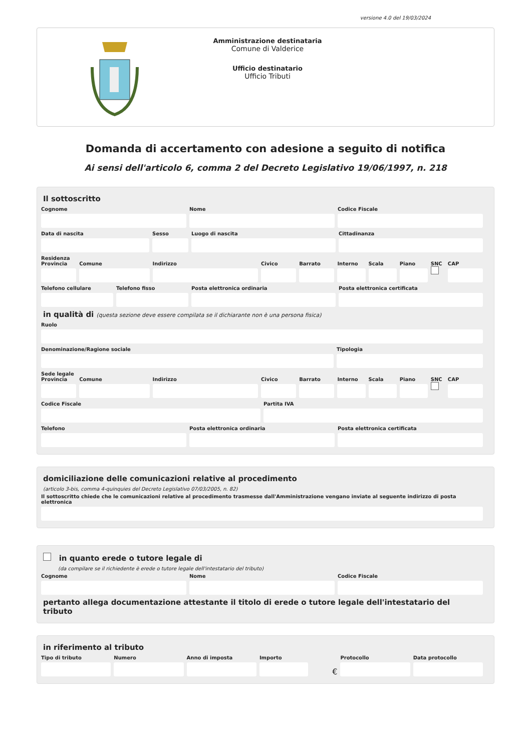versione 4.0 del 19/03/2024
Amministrazione destinataria
Comune di Valderice
Ufficio destinatario
Ufficio Tributi
Domanda di accertamento con adesione a seguito di notifica
Ai sensi dell'articolo 6, comma 2 del Decreto Legislativo 19/06/1997, n. 218
Il sottoscritto
Cognome Nome Codice Fiscale
Data di nascita Sesso Luogo di nascita Cittadinanza
Residenza
Provincia Comune Indirizzo Civico Barrato Interno Scala Piano SNC CAP
Telefono cellulare Telefono fisso Posta elettronica ordinaria Posta elettronica certificata
in qualità di (questa sezione deve essere compilata se il dichiarante non è una persona fisica)
Ruolo
Denominazione/Ragione sociale Tipologia
Sede legale
Provincia Comune Indirizzo Civico Barrato Interno Scala Piano SNC CAP
Codice Fiscale Partita IVA
Telefono Posta elettronica ordinaria Posta elettronica certificata
domiciliazione delle comunicazioni relative al procedimento
(articolo 3-bis, comma 4-quinquies del Decreto Legislativo 07/03/2005, n. 82)
Il sottoscritto chiede che le comunicazioni relative al procedimento trasmesse dall'Amministrazione vengano inviate al seguente indirizzo di posta elettronica
in quanto erede o tutore legale di
(da compilare se il richiedente è erede o tutore legale dell'intestatario del tributo)
Cognome Nome Codice Fiscale
pertanto allega documentazione attestante il titolo di erede o tutore legale dell'intestatario del tributo
in riferimento al tributo
Tipo di tributo Numero Anno di imposta Importo
€
Protocollo Data protocollo